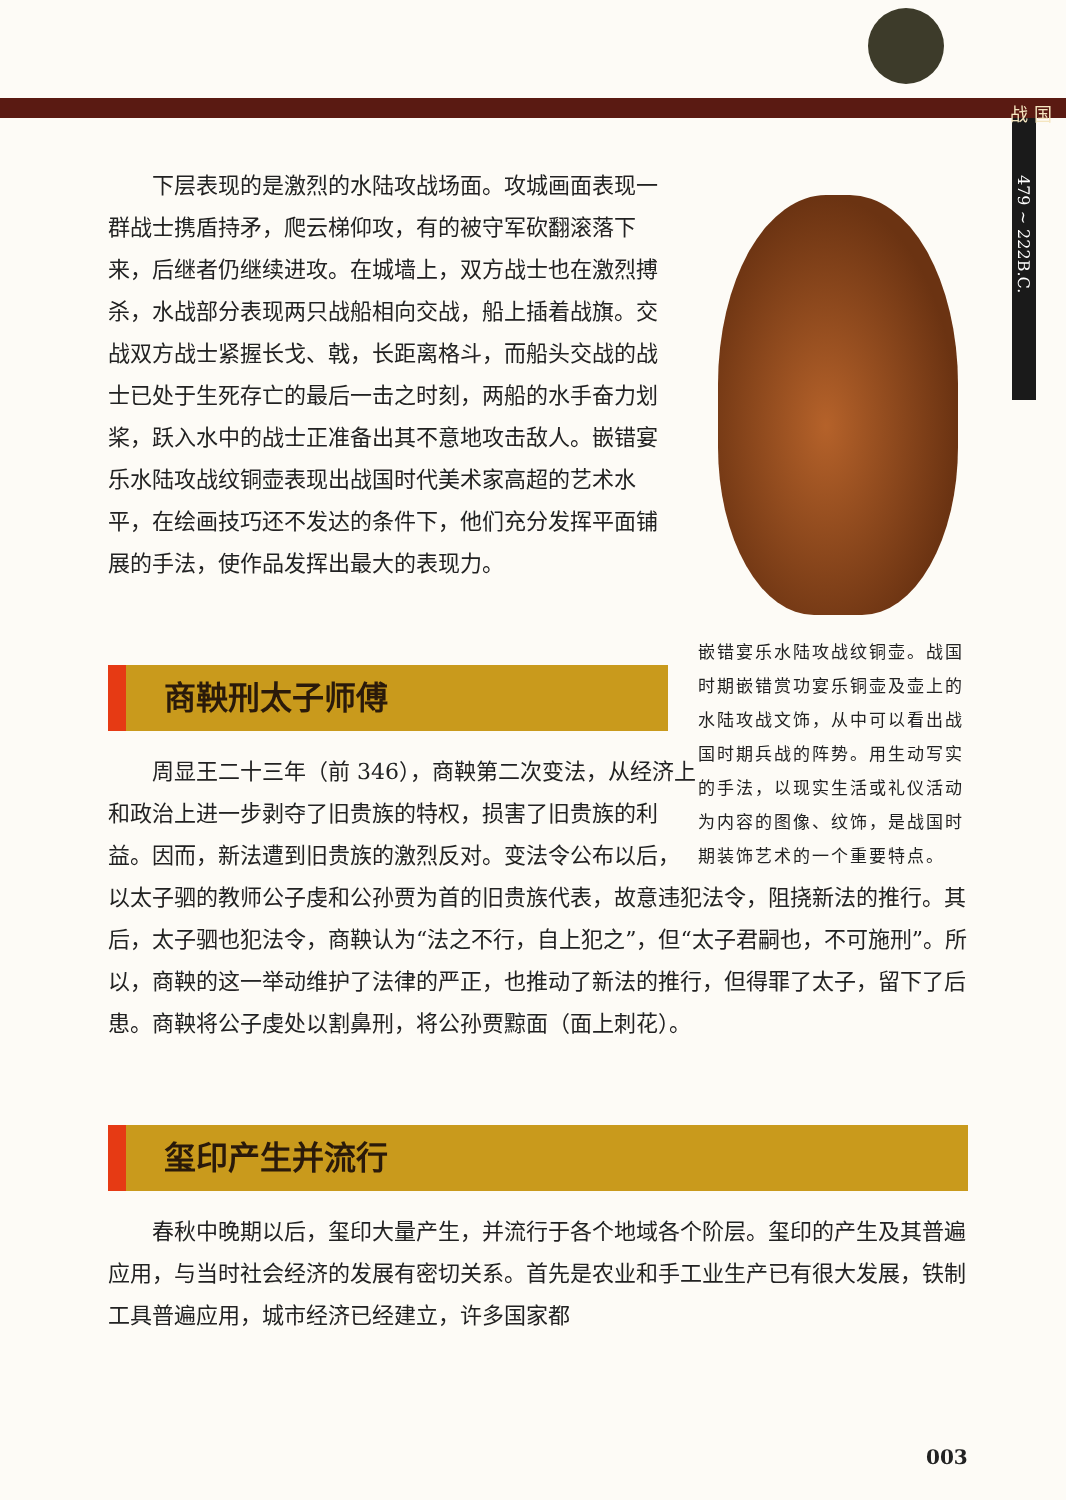战 国
479 ~ 222B.C.
嵌错宴乐水陆攻战纹铜壶。战国时期嵌错赏功宴乐铜壶及壶上的水陆攻战文饰，从中可以看出战国时期兵战的阵势。用生动写实的手法，以现实生活或礼仪活动为内容的图像、纹饰，是战国时期装饰艺术的一个重要特点。
下层表现的是激烈的水陆攻战场面。攻城画面表现一群战士携盾持矛，爬云梯仰攻，有的被守军砍翻滚落下来，后继者仍继续进攻。在城墙上，双方战士也在激烈搏杀，水战部分表现两只战船相向交战，船上插着战旗。交战双方战士紧握长戈、戟，长距离格斗，而船头交战的战士已处于生死存亡的最后一击之时刻，两船的水手奋力划桨，跃入水中的战士正准备出其不意地攻击敌人。嵌错宴乐水陆攻战纹铜壶表现出战国时代美术家高超的艺术水平，在绘画技巧还不发达的条件下，他们充分发挥平面铺展的手法，使作品发挥出最大的表现力。
商鞅刑太子师傅
周显王二十三年（前 346），商鞅第二次变法，从经济上和政治上进一步剥夺了旧贵族的特权，损害了旧贵族的利益。因而，新法遭到旧贵族的激烈反对。变法令公布以后，以太子驷的教师公子虔和公孙贾为首的旧贵族代表，故意违犯法令，阻挠新法的推行。其后，太子驷也犯法令，商鞅认为“法之不行，自上犯之”，但“太子君嗣也，不可施刑”。所以，商鞅的这一举动维护了法律的严正，也推动了新法的推行，但得罪了太子，留下了后患。商鞅将公子虔处以割鼻刑，将公孙贾黥面（面上刺花）。
玺印产生并流行
春秋中晚期以后，玺印大量产生，并流行于各个地域各个阶层。玺印的产生及其普遍应用，与当时社会经济的发展有密切关系。首先是农业和手工业生产已有很大发展，铁制工具普遍应用，城市经济已经建立，许多国家都
003